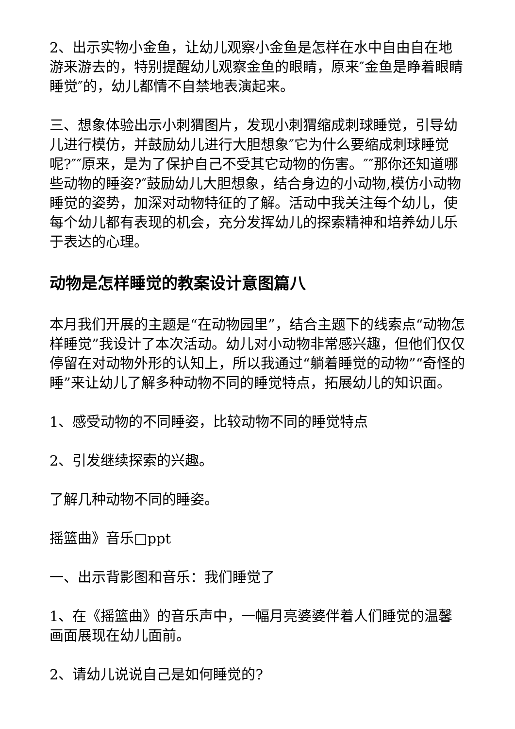2、出示实物小金鱼，让幼儿观察小金鱼是怎样在水中自由自在地游来游去的，特别提醒幼儿观察金鱼的眼睛，原来″金鱼是睁着眼睛睡觉″的，幼儿都情不自禁地表演起来。
三、想象体验出示小刺猬图片，发现小刺猬缩成刺球睡觉，引导幼儿进行模仿，并鼓励幼儿进行大胆想象″它为什么要缩成刺球睡觉呢?″″原来，是为了保护自己不受其它动物的伤害。″″那你还知道哪些动物的睡姿?″鼓励幼儿大胆想象，结合身边的小动物,模仿小动物睡觉的姿势，加深对动物特征的了解。活动中我关注每个幼儿，使每个幼儿都有表现的机会，充分发挥幼儿的探索精神和培养幼儿乐于表达的心理。
动物是怎样睡觉的教案设计意图篇八
本月我们开展的主题是“在动物园里”，结合主题下的线索点“动物怎样睡觉”我设计了本次活动。幼儿对小动物非常感兴趣，但他们仅仅停留在对动物外形的认知上，所以我通过“躺着睡觉的动物”“奇怪的睡”来让幼儿了解多种动物不同的睡觉特点，拓展幼儿的知识面。
1、感受动物的不同睡姿，比较动物不同的睡觉特点
2、引发继续探索的兴趣。
了解几种动物不同的睡姿。
摇篮曲》音乐□ppt
一、出示背影图和音乐：我们睡觉了
1、在《摇篮曲》的音乐声中，一幅月亮婆婆伴着人们睡觉的温馨画面展现在幼儿面前。
2、请幼儿说说自己是如何睡觉的?